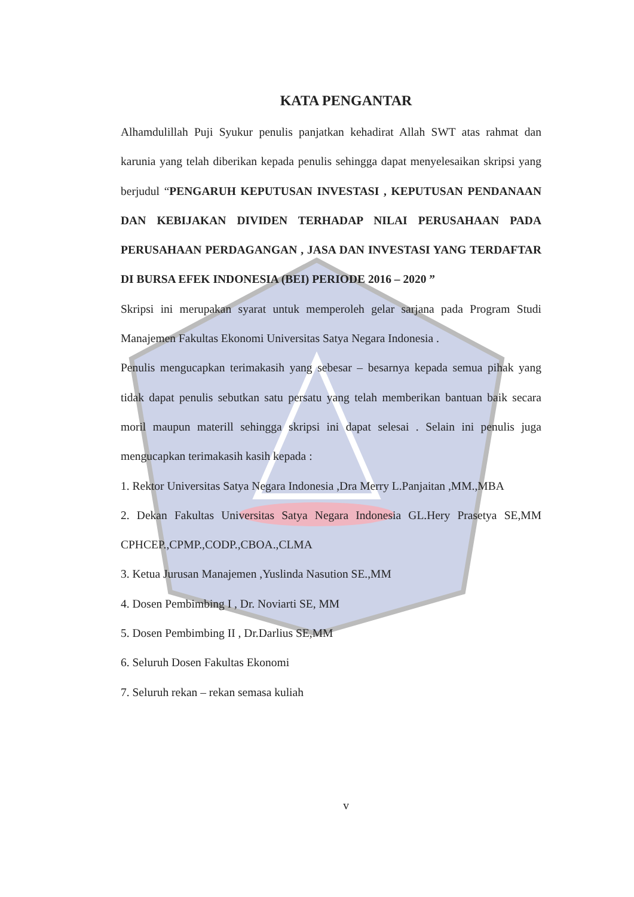KATA PENGANTAR
Alhamdulillah Puji Syukur penulis panjatkan kehadirat Allah SWT atas rahmat dan karunia yang telah diberikan kepada penulis sehingga dapat menyelesaikan skripsi yang berjudul “PENGARUH KEPUTUSAN INVESTASI , KEPUTUSAN PENDANAAN DAN KEBIJAKAN DIVIDEN TERHADAP NILAI PERUSAHAAN PADA PERUSAHAAN PERDAGANGAN , JASA DAN INVESTASI YANG TERDAFTAR DI BURSA EFEK INDONESIA (BEI) PERIODE 2016 – 2020 ”
Skripsi ini merupakan syarat untuk memperoleh gelar sarjana pada Program Studi Manajemen Fakultas Ekonomi Universitas Satya Negara Indonesia .
Penulis mengucapkan terimakasih yang sebesar – besarnya kepada semua pihak yang tidak dapat penulis sebutkan satu persatu yang telah memberikan bantuan baik secara moril maupun materill sehingga skripsi ini dapat selesai . Selain ini penulis juga mengucapkan terimakasih kasih kepada :
1. Rektor Universitas Satya Negara Indonesia ,Dra Merry L.Panjaitan ,MM.,MBA
2. Dekan Fakultas Universitas Satya Negara Indonesia GL.Hery Prasetya SE,MM CPHCEP.,CPMP.,CODP.,CBOA.,CLMA
3. Ketua Jurusan Manajemen ,Yuslinda Nasution SE.,MM
4. Dosen Pembimbing I , Dr. Noviarti SE, MM
5. Dosen Pembimbing II , Dr.Darlius SE,MM
6. Seluruh Dosen Fakultas Ekonomi
7. Seluruh rekan – rekan semasa kuliah
v